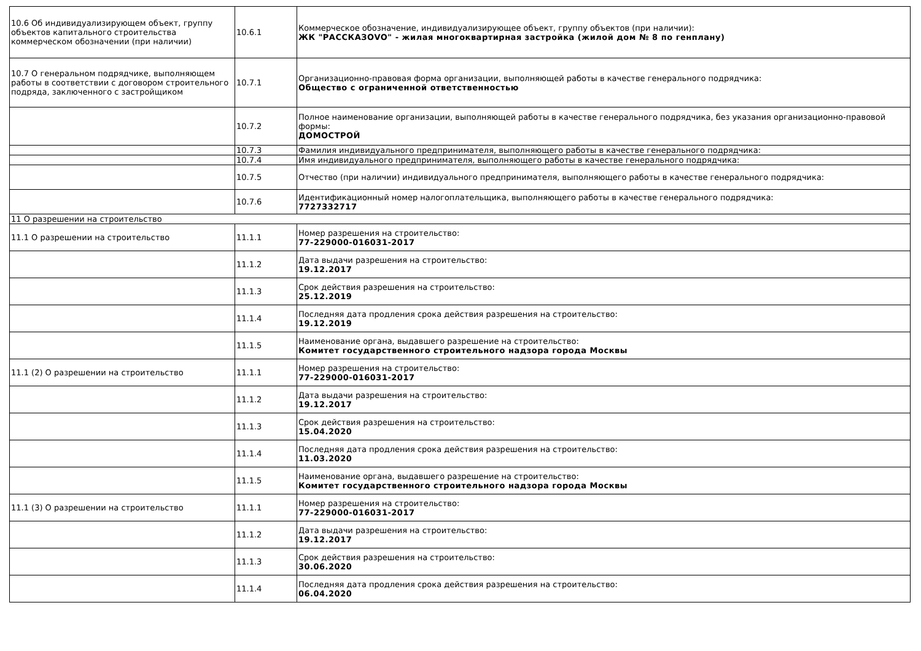| 10.6 Об индивидуализирующем объект, группу объектов капитального строительства коммерческом обозначении (при наличии) | 10.6.1 | Коммерческое обозначение, индивидуализирующее объект, группу объектов (при наличии): ЖК "РАССКАЗОVO" - жилая многоквартирная застройка (жилой дом № 8 по генплану) |
| 10.7 О генеральном подрядчике, выполняющем работы в соответствии с договором строительного подряда, заключенного с застройщиком | 10.7.1 | Организационно-правовая форма организации, выполняющей работы в качестве генерального подрядчика: Общество с ограниченной ответственностью |
| | 10.7.2 | Полное наименование организации, выполняющей работы в качестве генерального подрядчика, без указания организационно-правовой формы: ДОМОСТРОЙ |
| | 10.7.3 | Фамилия индивидуального предпринимателя, выполняющего работы в качестве генерального подрядчика: |
| | 10.7.4 | Имя индивидуального предпринимателя, выполняющего работы в качестве генерального подрядчика: |
| | 10.7.5 | Отчество (при наличии) индивидуального предпринимателя, выполняющего работы в качестве генерального подрядчика: |
| | 10.7.6 | Идентификационный номер налогоплательщика, выполняющего работы в качестве генерального подрядчика: 7727332717 |
| 11 О разрешении на строительство | | |
| 11.1 О разрешении на строительство | 11.1.1 | Номер разрешения на строительство: 77-229000-016031-2017 |
| | 11.1.2 | Дата выдачи разрешения на строительство: 19.12.2017 |
| | 11.1.3 | Срок действия разрешения на строительство: 25.12.2019 |
| | 11.1.4 | Последняя дата продления срока действия разрешения на строительство: 19.12.2019 |
| | 11.1.5 | Наименование органа, выдавшего разрешение на строительство: Комитет государственного строительного надзора города Москвы |
| 11.1 (2) О разрешении на строительство | 11.1.1 | Номер разрешения на строительство: 77-229000-016031-2017 |
| | 11.1.2 | Дата выдачи разрешения на строительство: 19.12.2017 |
| | 11.1.3 | Срок действия разрешения на строительство: 15.04.2020 |
| | 11.1.4 | Последняя дата продления срока действия разрешения на строительство: 11.03.2020 |
| | 11.1.5 | Наименование органа, выдавшего разрешение на строительство: Комитет государственного строительного надзора города Москвы |
| 11.1 (3) О разрешении на строительство | 11.1.1 | Номер разрешения на строительство: 77-229000-016031-2017 |
| | 11.1.2 | Дата выдачи разрешения на строительство: 19.12.2017 |
| | 11.1.3 | Срок действия разрешения на строительство: 30.06.2020 |
| | 11.1.4 | Последняя дата продления срока действия разрешения на строительство: 06.04.2020 |